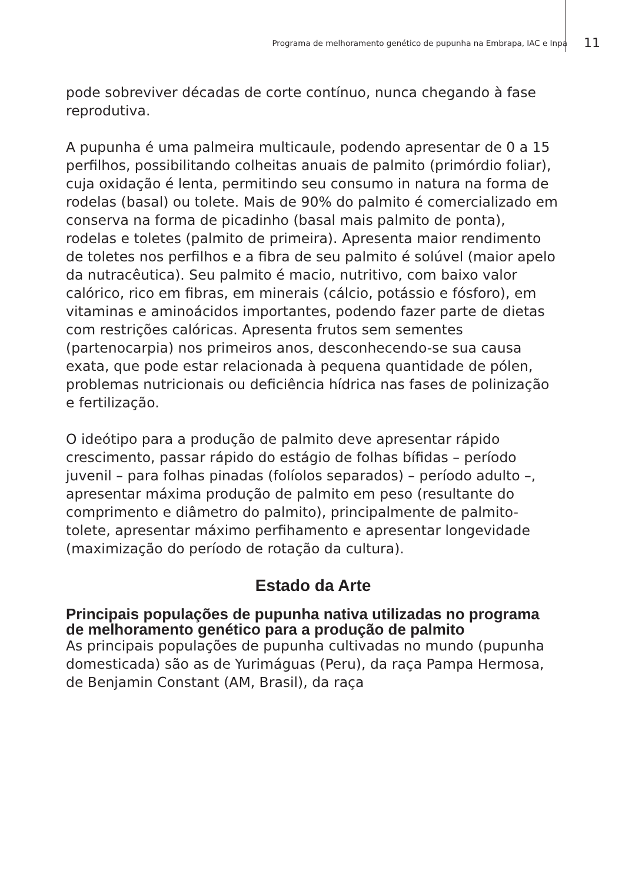Programa de melhoramento genético de pupunha na Embrapa, IAC e Inpa 11
pode sobreviver décadas de corte contínuo, nunca chegando à fase reprodutiva.
A pupunha é uma palmeira multicaule, podendo apresentar de 0 a 15 perfilhos, possibilitando colheitas anuais de palmito (primórdio foliar), cuja oxidação é lenta, permitindo seu consumo in natura na forma de rodelas (basal) ou tolete. Mais de 90% do palmito é comercializado em conserva na forma de picadinho (basal mais palmito de ponta), rodelas e toletes (palmito de primeira). Apresenta maior rendimento de toletes nos perfilhos e a fibra de seu palmito é solúvel (maior apelo da nutracêutica). Seu palmito é macio, nutritivo, com baixo valor calórico, rico em fibras, em minerais (cálcio, potássio e fósforo), em vitaminas e aminoácidos importantes, podendo fazer parte de dietas com restrições calóricas. Apresenta frutos sem sementes (partenocarpia) nos primeiros anos, desconhecendo-se sua causa exata, que pode estar relacionada à pequena quantidade de pólen, problemas nutricionais ou deficiência hídrica nas fases de polinização e fertilização.
O ideótipo para a produção de palmito deve apresentar rápido crescimento, passar rápido do estágio de folhas bífidas – período juvenil – para folhas pinadas (folíolos separados) – período adulto –, apresentar máxima produção de palmito em peso (resultante do comprimento e diâmetro do palmito), principalmente de palmito-tolete, apresentar máximo perfihamento e apresentar longevidade (maximização do período de rotação da cultura).
Estado da Arte
Principais populações de pupunha nativa utilizadas no programa de melhoramento genético para a produção de palmito
As principais populações de pupunha cultivadas no mundo (pupunha domesticada) são as de Yurimáguas (Peru), da raça Pampa Hermosa, de Benjamin Constant (AM, Brasil), da raça